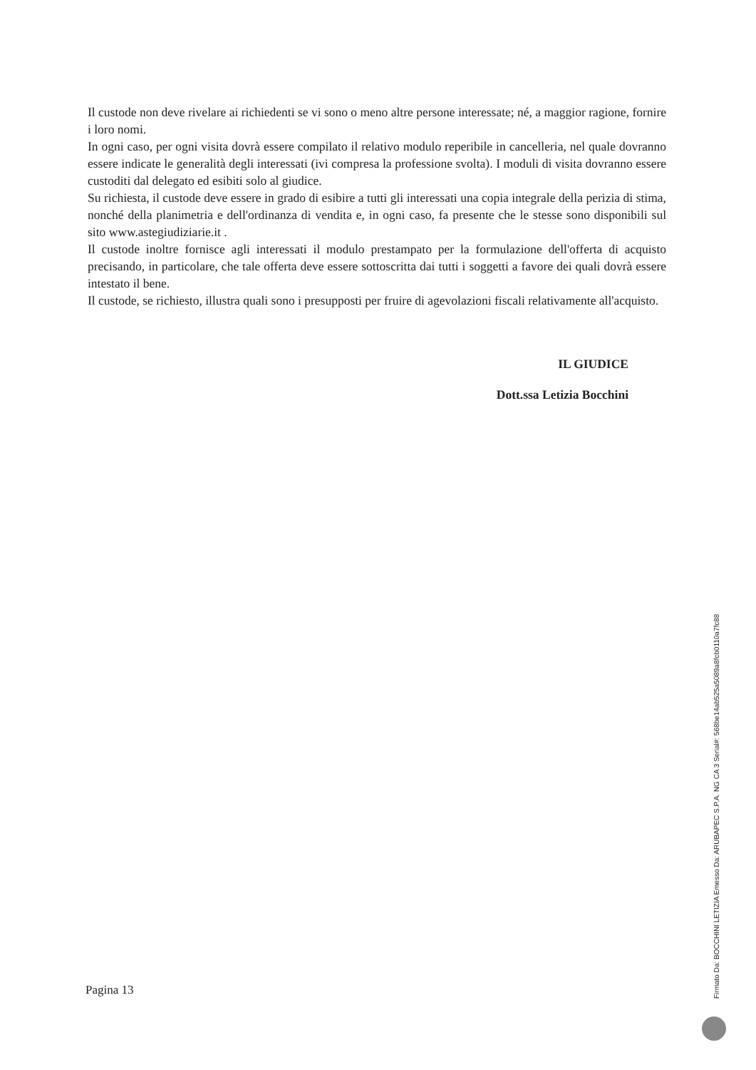Il custode non deve rivelare ai richiedenti se vi sono o meno altre persone interessate; né, a maggior ragione, fornire i loro nomi.
In ogni caso, per ogni visita dovrà essere compilato il relativo modulo reperibile in cancelleria, nel quale dovranno essere indicate le generalità degli interessati (ivi compresa la professione svolta). I moduli di visita dovranno essere custoditi dal delegato ed esibiti solo al giudice.
Su richiesta, il custode deve essere in grado di esibire a tutti gli interessati una copia integrale della perizia di stima, nonché della planimetria e dell'ordinanza di vendita e, in ogni caso, fa presente che le stesse sono disponibili sul sito www.astegiudiziarie.it .
Il custode inoltre fornisce agli interessati il modulo prestampato per la formulazione dell'offerta di acquisto precisando, in particolare, che tale offerta deve essere sottoscritta dai tutti i soggetti a favore dei quali dovrà essere intestato il bene.
Il custode, se richiesto, illustra quali sono i presupposti per fruire di agevolazioni fiscali relativamente all'acquisto.
IL GIUDICE
Dott.ssa Letizia Bocchini
Pagina 13
Firmato Da: BOCCHINI LETIZIA Emesso Da: ARUBAPEC S.P.A. NG CA 3 Serial#: 568be14ab525a5089a8fcb0110a7fc88